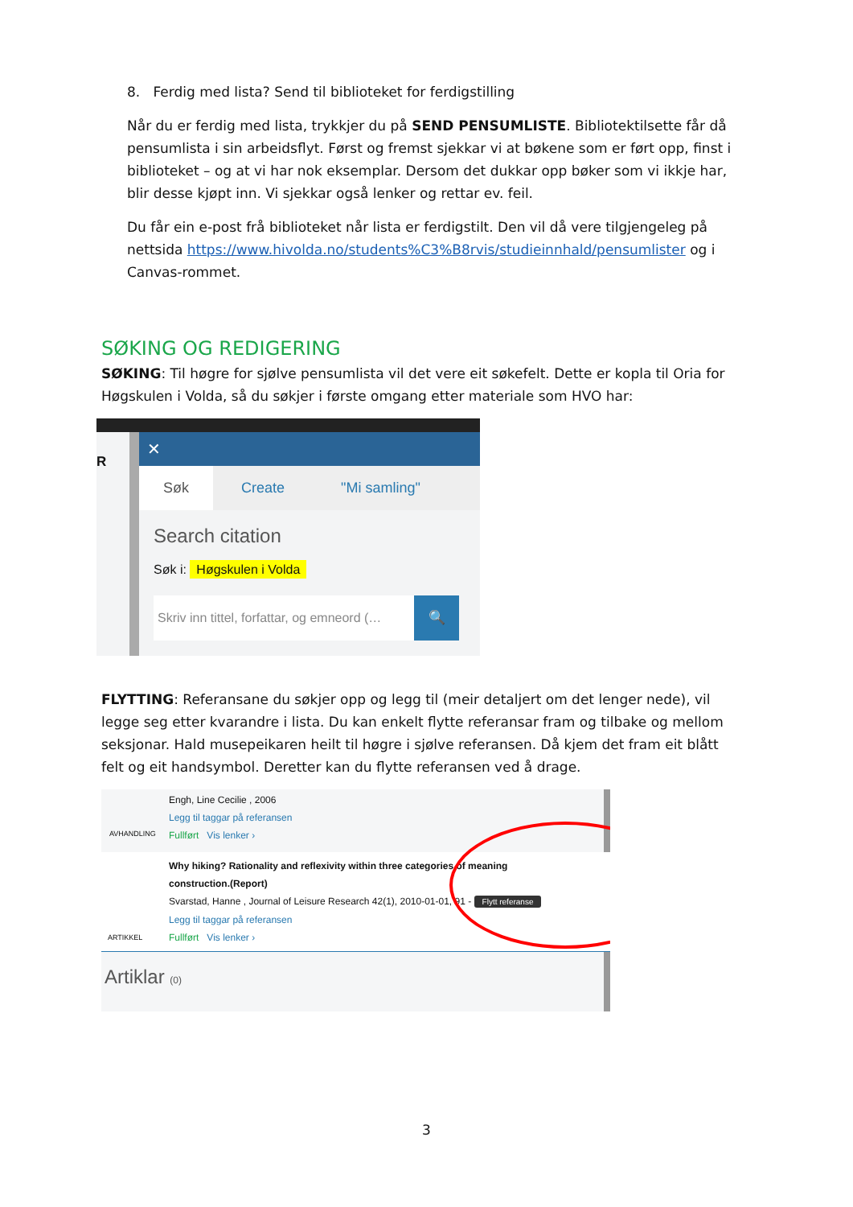8. Ferdig med lista? Send til biblioteket for ferdigstilling
Når du er ferdig med lista, trykkjer du på SEND PENSUMLISTE. Bibliotektilsette får då pensumlista i sin arbeidsflyt. Først og fremst sjekkar vi at bøkene som er ført opp, finst i biblioteket – og at vi har nok eksemplar. Dersom det dukkar opp bøker som vi ikkje har, blir desse kjøpt inn. Vi sjekkar også lenker og rettar ev. feil.
Du får ein e-post frå biblioteket når lista er ferdigstilt. Den vil då vere tilgjengeleg på nettsida https://www.hivolda.no/students%C3%B8rvis/studieinnhald/pensumlister og i Canvas-rommet.
SØKING OG REDIGERING
SØKING: Til høgre for sjølve pensumlista vil det vere eit søkefelt. Dette er kopla til Oria for Høgskulen i Volda, så du søkjer i første omgang etter materiale som HVO har:
R
✕
Søk Create "Mi samling"
Search citation
Søk i: Høgskulen i Volda
Skriv inn tittel, forfattar, og emneord (… 🔍
FLYTTING: Referansane du søkjer opp og legg til (meir detaljert om det lenger nede), vil legge seg etter kvarandre i lista. Du kan enkelt flytte referansar fram og tilbake og mellom seksjonar. Hald musepeikaren heilt til høgre i sjølve referansen. Då kjem det fram eit blått felt og eit handsymbol. Deretter kan du flytte referansen ved å drage.
Engh, Line Cecilie , 2006
Legg til taggar på referansen
Fullført Vis lenker ›
AVHANDLING
Why hiking? Rationality and reflexivity within three categories of meaning construction.(Report)
Svarstad, Hanne , Journal of Leisure Research 42(1), 2010-01-01, 91 - Flytt referanse
Legg til taggar på referansen
Fullført Vis lenker ›
ARTIKKEL
Artiklar (0)
3